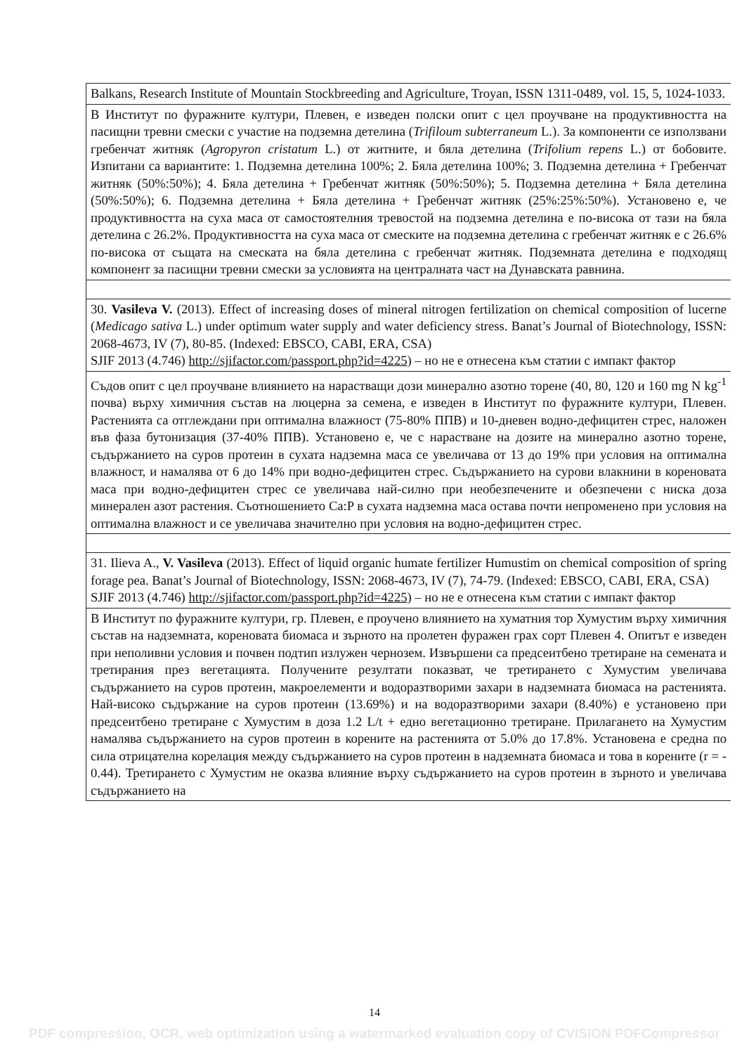| Balkans, Research Institute of Mountain Stockbreeding and Agriculture, Troyan, ISSN 1311-0489, vol. 15, 5, 1024-1033. |
| В Институт по фуражните култури, Плевен, е изведен полски опит с цел проучване на продуктивността на пасищни тревни смески с участие на подземна детелина ( Trifiloum subterraneum L.). За компоненти се използвани гребенчат житняк ( Agropyron cristatum L.) от житните, и бяла детелина ( Trifolium repens L.) от бобовите. Изпитани са вариантите: 1. Подземна детелина 100%; 2. Бяла детелина 100%; 3. Подземна детелина + Гребенчат житняк (50%:50%); 4. Бяла детелина + Гребенчат житняк (50%:50%); 5. Подземна детелина + Бяла детелина (50%:50%); 6. Подземна детелина + Бяла детелина + Гребенчат житняк (25%:25%:50%). Установено е, че продуктивността на суха маса от самостоятелния тревостой на подземна детелина е по-висока от тази на бяла детелина с 26.2%. Продуктивността на суха маса от смеските на подземна детелина с гребенчат житняк е с 26.6% по-висока от същата на смеската на бяла детелина с гребенчат житняк. Подземната детелина е подходящ компонент за пасищни тревни смески за условията на централната част на Дунавската равнина. |
| 30. Vasileva V. (2013). Effect of increasing doses of mineral nitrogen fertilization on chemical composition of lucerne ( Medicago sativa L.) under optimum water supply and water deficiency stress. Banat’s Journal of Biotechnology, ISSN: 2068-4673, IV (7), 80-85. (Indexed: EBSCO, CABI, ERA, CSA) SJIF 2013 (4.746) http://sjifactor.com/passport.php?id=4225 ) – но не е отнесена към статии с импакт фактор |
| Съдов опит с цел проучване влиянието на нарастващи дози минерално азотно торене (40, 80, 120 и 160 mg N kg<sup>-1</sup> почва) върху химичния състав на люцерна за семена, е изведен в Институт по фуражните култури, Плевен. Растенията са отглеждани при оптимална влажност (75-80% ППВ) и 10-дневен водно-дефицитен стрес, наложен във фаза бутонизация (37-40% ППВ). Установено е, че с нарастване на дозите на минерално азотно торене, съдържанието на суров протеин в сухата надземна маса се увеличава от 13 до 19% при условия на оптимална влажност, и намалява от 6 до 14% при водно-дефицитен стрес. Съдържанието на сурови влакнини в кореновата маса при водно-дефицитен стрес се увеличава най-силно при необезпечените и обезпечени с ниска доза минерален азот растения. Съотношението Ca:P в сухата надземна маса остава почти непроменено при условия на оптимална влажност и се увеличава значително при условия на водно-дефицитен стрес. |
| 31. Ilieva A., V. Vasileva (2013). Effect of liquid organic humate fertilizer Humustim on chemical composition of spring forage pea. Banat’s Journal of Biotechnology, ISSN: 2068-4673, IV (7), 74-79. (Indexed: EBSCO, CABI, ERA, CSA) SJIF 2013 (4.746) http://sjifactor.com/passport.php?id=4225 ) – но не е отнесена към статии с импакт фактор |
| В Институт по фуражните култури, гр. Плевен, е проучено влиянието на хуматния тор Хумустим върху химичния състав на надземната, кореновата биомаса и зърното на пролетен фуражен грах сорт Плевен 4. Опитът е изведен при неполивни условия и почвен подтип излужен чернозем. Извършени са предсеитбено третиране на семената и третирания през вегетацията. Получените резултати показват, че третирането с Хумустим увеличава съдържанието на суров протеин, макроелементи и водоразтворими захари в надземната биомаса на растенията. Най-високо съдържание на суров протеин (13.69%) и на водоразтворими захари (8.40%) е установено при предсеитбено третиране с Хумустим в доза 1.2 L/t + едно вегетационно третиране. Прилагането на Хумустим намалява съдържанието на суров протеин в корените на растенията от 5.0% до 17.8%. Установена е средна по сила отрицателна корелация между съдържанието на суров протеин в надземната биомаса и това в корените (r = - 0.44). Третирането с Хумустим не оказва влияние върху съдържанието на суров протеин в зърното и увеличава съдържанието на |
14
PDF compression, OCR, web optimization using a watermarked evaluation copy of CVISION PDFCompressor